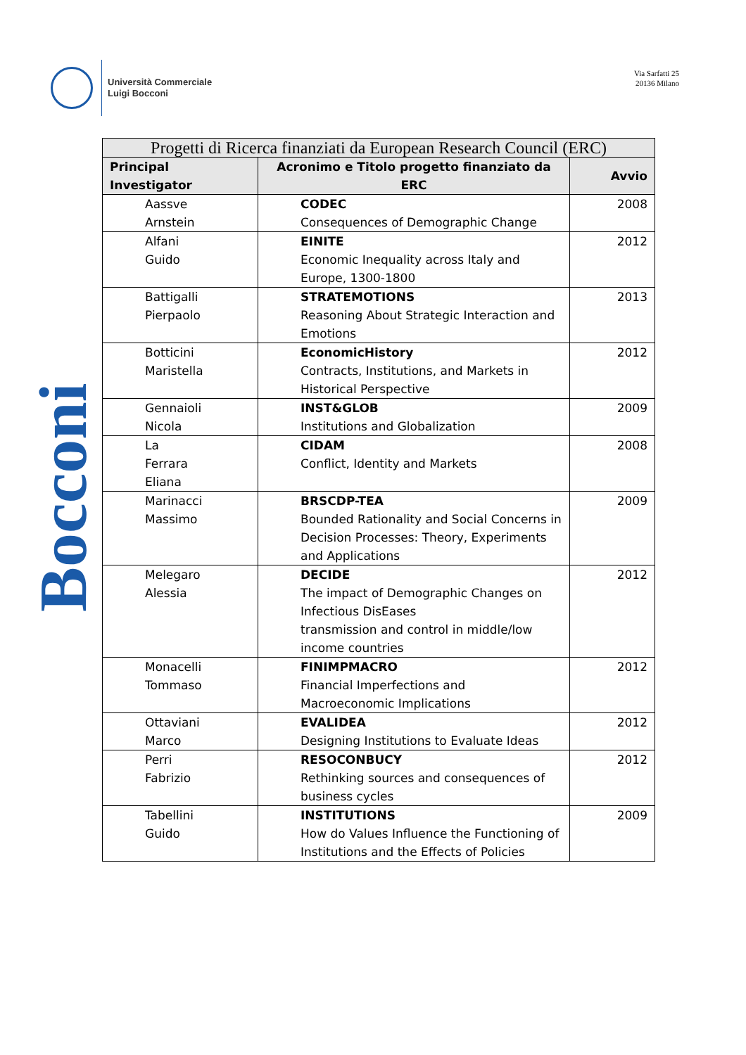Università Commerciale
Luigi Bocconi
Via Sarfatti 25
20136 Milano
Bocconi
| Progetti di Ricerca finanziati da European Research Council (ERC) | | |
| --- | --- | --- |
| Principal Investigator | Acronimo e Titolo progetto finanziato da ERC | Avvio |
| Aassve Arnstein | CODEC Consequences of Demographic Change | 2008 |
| Alfani Guido | EINITE Economic Inequality across Italy and Europe, 1300-1800 | 2012 |
| Battigalli Pierpaolo | STRATEMOTIONS Reasoning About Strategic Interaction and Emotions | 2013 |
| Botticini Maristella | EconomicHistory Contracts, Institutions, and Markets in Historical Perspective | 2012 |
| Gennaioli Nicola | INST&GLOB Institutions and Globalization | 2009 |
| La Ferrara Eliana | CIDAM Conflict, Identity and Markets | 2008 |
| Marinacci Massimo | BRSCDP-TEA Bounded Rationality and Social Concerns in Decision Processes: Theory, Experiments and Applications | 2009 |
| Melegaro Alessia | DECIDE The impact of Demographic Changes on Infectious DisEases transmission and control in middle/low income countries | 2012 |
| Monacelli Tommaso | FINIMPMACRO Financial Imperfections and Macroeconomic Implications | 2012 |
| Ottaviani Marco | EVALIDEA Designing Institutions to Evaluate Ideas | 2012 |
| Perri Fabrizio | RESOCONBUCY Rethinking sources and consequences of business cycles | 2012 |
| Tabellini Guido | INSTITUTIONS How do Values Influence the Functioning of Institutions and the Effects of Policies | 2009 |